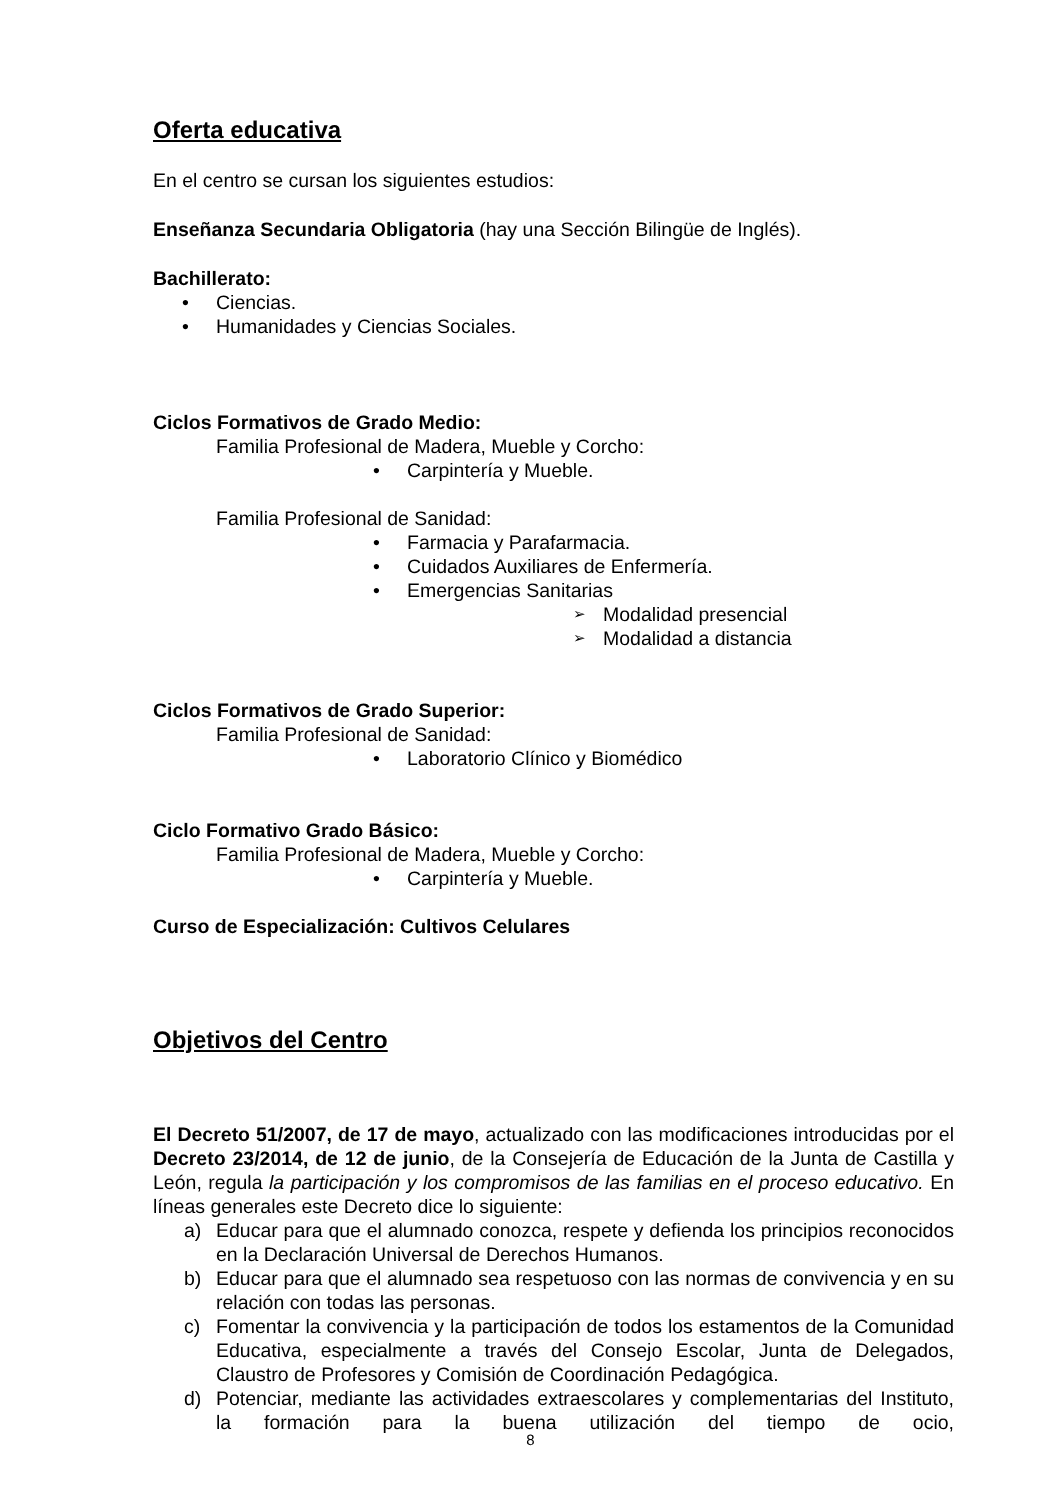Oferta educativa
En el centro se cursan los siguientes estudios:
Enseñanza Secundaria Obligatoria (hay una Sección Bilingüe de Inglés).
Bachillerato:
Ciencias.
Humanidades y Ciencias Sociales.
Ciclos Formativos de Grado Medio:
Familia Profesional de Madera, Mueble y Corcho:
Carpintería y Mueble.
Familia Profesional de Sanidad:
Farmacia y Parafarmacia.
Cuidados Auxiliares de Enfermería.
Emergencias Sanitarias
Modalidad presencial
Modalidad a distancia
Ciclos Formativos de Grado Superior:
Familia Profesional de Sanidad:
Laboratorio Clínico y Biomédico
Ciclo Formativo Grado Básico:
Familia Profesional de Madera, Mueble y Corcho:
Carpintería y Mueble.
Curso de Especialización: Cultivos Celulares
Objetivos del Centro
El Decreto 51/2007, de 17 de mayo, actualizado con las modificaciones introducidas por el Decreto 23/2014, de 12 de junio, de la Consejería de Educación de la Junta de Castilla y León, regula la participación y los compromisos de las familias en el proceso educativo. En líneas generales este Decreto dice lo siguiente:
a) Educar para que el alumnado conozca, respete y defienda los principios reconocidos en la Declaración Universal de Derechos Humanos.
b) Educar para que el alumnado sea respetuoso con las normas de convivencia y en su relación con todas las personas.
c) Fomentar la convivencia y la participación de todos los estamentos de la Comunidad Educativa, especialmente a través del Consejo Escolar, Junta de Delegados, Claustro de Profesores y Comisión de Coordinación Pedagógica.
d) Potenciar, mediante las actividades extraescolares y complementarias del Instituto, la formación para la buena utilización del tiempo de ocio,
8